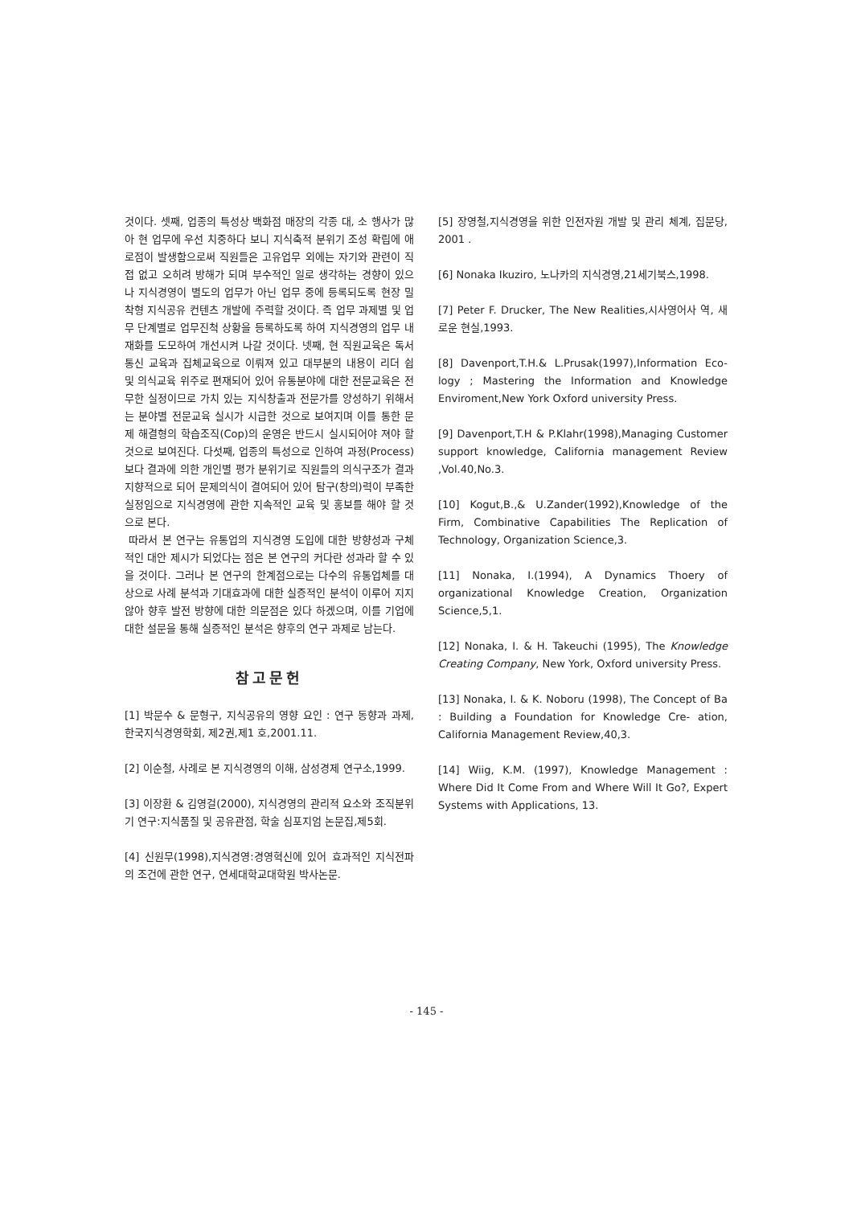것이다. 셋째, 업종의 특성상 백화점 매장의 각종 대, 소 행사가 많아 현 업무에 우선 치중하다 보니 지식축적 분위기 조성 확립에 애로점이 발생함으로써 직원들은 고유업무 외에는 자기와 관련이 직접 없고 오히려 방해가 되며 부수적인 일로 생각하는 경향이 있으나 지식경영이 별도의 업무가 아닌 업무 중에 등록되도록 현장 밀착형 지식공유 컨텐츠 개발에 주력할 것이다. 즉 업무 과제별 및 업무 단계별로 업무진척 상황을 등록하도록 하여 지식경영의 업무 내재화를 도모하여 개선시켜 나갈 것이다. 넷째, 현 직원교육은 독서통신 교육과 집체교육으로 이뤄져 있고 대부분의 내용이 리더 쉽 및 의식교육 위주로 편재되어 있어 유통분야에 대한 전문교육은 전무한 실정이므로 가치 있는 지식창출과 전문가를 양성하기 위해서는 분야별 전문교육 실시가 시급한 것으로 보여지며 이를 통한 문제 해결형의 학습조직(Cop)의 운영은 반드시 실시되어야 져야 할 것으로 보여진다. 다섯째, 업종의 특성으로 인하여 과정(Process)보다 결과에 의한 개인별 평가 분위기로 직원들의 의식구조가 결과 지향적으로 되어 문제의식이 결여되어 있어 탐구(창의)력이 부족한 실정임으로 지식경영에 관한 지속적인 교육 및 홍보를 해야 할 것으로 본다.
따라서 본 연구는 유통업의 지식경영 도입에 대한 방향성과 구체적인 대안 제시가 되었다는 점은 본 연구의 커다란 성과라 할 수 있을 것이다. 그러나 본 연구의 한계점으로는 다수의 유통업체를 대상으로 사례 분석과 기대효과에 대한 실증적인 분석이 이루어 지지 않아 향후 발전 방향에 대한 의문점은 있다 하겠으며, 이를 기업에 대한 설문을 통해 실증적인 분석은 향후의 연구 과제로 남는다.
참고문헌
[1] 박문수 & 문형구, 지식공유의 영향 요인 : 연구 동향과 과제, 한국지식경영학회, 제2권,제1 호,2001.11.
[2] 이순철, 사례로 본 지식경영의 이해, 삼성경제 연구소,1999.
[3] 이장환 & 김영걸(2000), 지식경영의 관리적 요소와 조직분위기 연구:지식품질 및 공유관점, 학술 심포지엄 논문집,제5회.
[4] 신원무(1998),지식경영:경영혁신에 있어 효과적인 지식전파의 조건에 관한 연구, 연세대학교대학원 박사논문.
[5] 장영철,지식경영을 위한 인전자원 개발 및 관리 체계, 집문당, 2001 .
[6] Nonaka Ikuziro, 노나카의 지식경영,21세기북스,1998.
[7] Peter F. Drucker, The New Realities,시사영어사 역, 새로운 현실,1993.
[8] Davenport,T.H.& L.Prusak(1997),Information Eco- logy ; Mastering the Information and Knowledge Enviroment,New York Oxford university Press.
[9] Davenport,T.H & P.Klahr(1998),Managing Customer support knowledge, California management Review ,Vol.40,No.3.
[10] Kogut,B.,& U.Zander(1992),Knowledge of the Firm, Combinative Capabilities The Replication of Technology, Organization Science,3.
[11] Nonaka, I.(1994), A Dynamics Thoery of organizational Knowledge Creation, Organization Science,5,1.
[12] Nonaka, I. & H. Takeuchi (1995), The Knowledge Creating Company, New York, Oxford university Press.
[13] Nonaka, I. & K. Noboru (1998), The Concept of Ba : Building a Foundation for Knowledge Cre- ation, California Management Review,40,3.
[14] Wiig, K.M. (1997), Knowledge Management : Where Did It Come From and Where Will It Go?, Expert Systems with Applications, 13.
- 145 -